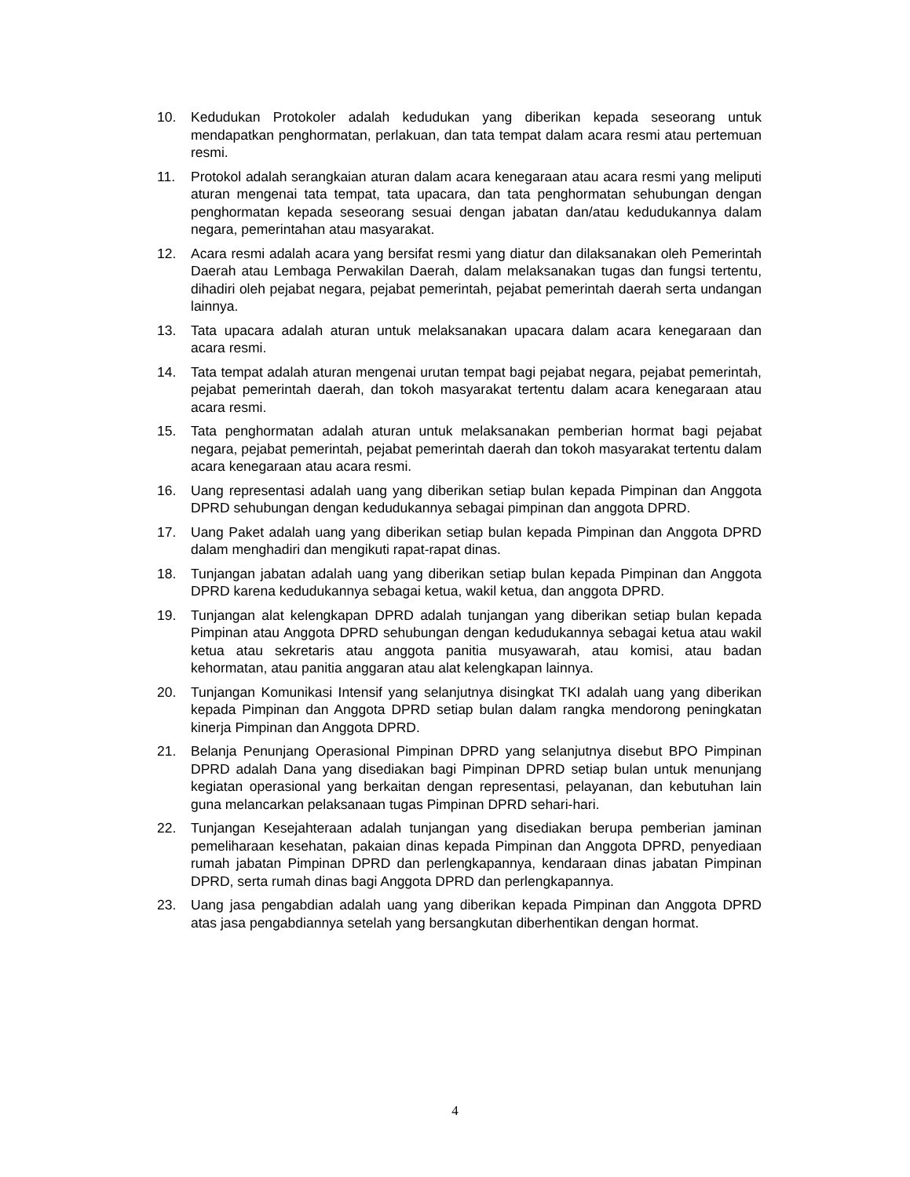10. Kedudukan Protokoler adalah kedudukan yang diberikan kepada seseorang untuk mendapatkan penghormatan, perlakuan, dan tata tempat dalam acara resmi atau pertemuan resmi.
11. Protokol adalah serangkaian aturan dalam acara kenegaraan atau acara resmi yang meliputi aturan mengenai tata tempat, tata upacara, dan tata penghormatan sehubungan dengan penghormatan kepada seseorang sesuai dengan jabatan dan/atau kedudukannya dalam negara, pemerintahan atau masyarakat.
12. Acara resmi adalah acara yang bersifat resmi yang diatur dan dilaksanakan oleh Pemerintah Daerah atau Lembaga Perwakilan Daerah, dalam melaksanakan tugas dan fungsi tertentu, dihadiri oleh pejabat negara, pejabat pemerintah, pejabat pemerintah daerah serta undangan lainnya.
13. Tata upacara adalah aturan untuk melaksanakan upacara dalam acara kenegaraan dan acara resmi.
14. Tata tempat adalah aturan mengenai urutan tempat bagi pejabat negara, pejabat pemerintah, pejabat pemerintah daerah, dan tokoh masyarakat tertentu dalam acara kenegaraan atau acara resmi.
15. Tata penghormatan adalah aturan untuk melaksanakan pemberian hormat bagi pejabat negara, pejabat pemerintah, pejabat pemerintah daerah dan tokoh masyarakat tertentu dalam acara kenegaraan atau acara resmi.
16. Uang representasi adalah uang yang diberikan setiap bulan kepada Pimpinan dan Anggota DPRD sehubungan dengan kedudukannya sebagai pimpinan dan anggota DPRD.
17. Uang Paket adalah uang yang diberikan setiap bulan kepada Pimpinan dan Anggota DPRD dalam menghadiri dan mengikuti rapat-rapat dinas.
18. Tunjangan jabatan adalah uang yang diberikan setiap bulan kepada Pimpinan dan Anggota DPRD karena kedudukannya sebagai ketua, wakil ketua, dan anggota DPRD.
19. Tunjangan alat kelengkapan DPRD adalah tunjangan yang diberikan setiap bulan kepada Pimpinan atau Anggota DPRD sehubungan dengan kedudukannya sebagai ketua atau wakil ketua atau sekretaris atau anggota panitia musyawarah, atau komisi, atau badan kehormatan, atau panitia anggaran atau alat kelengkapan lainnya.
20. Tunjangan Komunikasi Intensif yang selanjutnya disingkat TKI adalah uang yang diberikan kepada Pimpinan dan Anggota DPRD setiap bulan dalam rangka mendorong peningkatan kinerja Pimpinan dan Anggota DPRD.
21. Belanja Penunjang Operasional Pimpinan DPRD yang selanjutnya disebut BPO Pimpinan DPRD adalah Dana yang disediakan bagi Pimpinan DPRD setiap bulan untuk menunjang kegiatan operasional yang berkaitan dengan representasi, pelayanan, dan kebutuhan lain guna melancarkan pelaksanaan tugas Pimpinan DPRD sehari-hari.
22. Tunjangan Kesejahteraan adalah tunjangan yang disediakan berupa pemberian jaminan pemeliharaan kesehatan, pakaian dinas kepada Pimpinan dan Anggota DPRD, penyediaan rumah jabatan Pimpinan DPRD dan perlengkapannya, kendaraan dinas jabatan Pimpinan DPRD, serta rumah dinas bagi Anggota DPRD dan perlengkapannya.
23. Uang jasa pengabdian adalah uang yang diberikan kepada Pimpinan dan Anggota DPRD atas jasa pengabdiannya setelah yang bersangkutan diberhentikan dengan hormat.
4